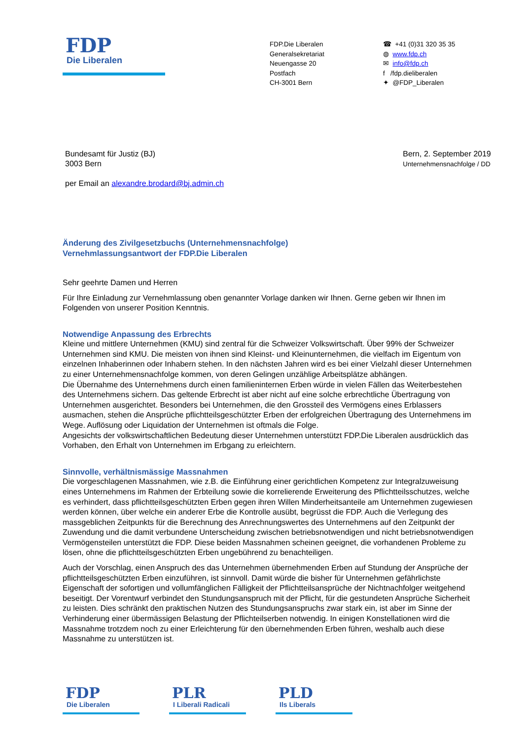FDP
Die Liberalen
FDP.Die Liberalen
Generalsekretariat
Neuengasse 20
Postfach
CH-3001 Bern
☎ +41 (0)31 320 35 35
◍ www.fdp.ch
✉ info@fdp.ch
f /fdp.dieliberalen
✦ @FDP_Liberalen
Bundesamt für Justiz (BJ)
3003 Bern
per Email an alexandre.brodard@bj.admin.ch
Bern, 2. September 2019
Unternehmensnachfolge / DD
Änderung des Zivilgesetzbuchs (Unternehmensnachfolge)
Vernehmlassungsantwort der FDP.Die Liberalen
Sehr geehrte Damen und Herren
Für Ihre Einladung zur Vernehmlassung oben genannter Vorlage danken wir Ihnen. Gerne geben wir Ihnen im Folgenden von unserer Position Kenntnis.
Notwendige Anpassung des Erbrechts
Kleine und mittlere Unternehmen (KMU) sind zentral für die Schweizer Volkswirtschaft. Über 99% der Schweizer Unternehmen sind KMU. Die meisten von ihnen sind Kleinst- und Kleinunternehmen, die vielfach im Eigentum von einzelnen Inhaberinnen oder Inhabern stehen. In den nächsten Jahren wird es bei einer Vielzahl dieser Unternehmen zu einer Unternehmensnachfolge kommen, von deren Gelingen unzählige Arbeitsplätze abhängen.
Die Übernahme des Unternehmens durch einen familieninternen Erben würde in vielen Fällen das Weiterbestehen des Unternehmens sichern. Das geltende Erbrecht ist aber nicht auf eine solche erbrechtliche Übertragung von Unternehmen ausgerichtet. Besonders bei Unternehmen, die den Grossteil des Vermögens eines Erblassers ausmachen, stehen die Ansprüche pflichtteilsgeschützter Erben der erfolgreichen Übertragung des Unternehmens im Wege. Auflösung oder Liquidation der Unternehmen ist oftmals die Folge.
Angesichts der volkswirtschaftlichen Bedeutung dieser Unternehmen unterstützt FDP.Die Liberalen ausdrücklich das Vorhaben, den Erhalt von Unternehmen im Erbgang zu erleichtern.
Sinnvolle, verhältnismässige Massnahmen
Die vorgeschlagenen Massnahmen, wie z.B. die Einführung einer gerichtlichen Kompetenz zur Integralzuweisung eines Unternehmens im Rahmen der Erbteilung sowie die korrelierende Erweiterung des Pflichtteilsschutzes, welche es verhindert, dass pflichtteilsgeschützten Erben gegen ihren Willen Minderheitsanteile am Unternehmen zugewiesen werden können, über welche ein anderer Erbe die Kontrolle ausübt, begrüsst die FDP. Auch die Verlegung des massgeblichen Zeitpunkts für die Berechnung des Anrechnungswertes des Unternehmens auf den Zeitpunkt der Zuwendung und die damit verbundene Unterscheidung zwischen betriebsnotwendigen und nicht betriebsnotwendigen Vermögensteilen unterstützt die FDP. Diese beiden Massnahmen scheinen geeignet, die vorhandenen Probleme zu lösen, ohne die pflichtteilsgeschützten Erben ungebührend zu benachteiligen.
Auch der Vorschlag, einen Anspruch des das Unternehmen übernehmenden Erben auf Stundung der Ansprüche der pflichtteilsgeschützten Erben einzuführen, ist sinnvoll. Damit würde die bisher für Unternehmen gefährlichste Eigenschaft der sofortigen und vollumfänglichen Fälligkeit der Pflichtteilsansprüche der Nichtnachfolger weitgehend beseitigt. Der Vorentwurf verbindet den Stundungsanspruch mit der Pflicht, für die gestundeten Ansprüche Sicherheit zu leisten. Dies schränkt den praktischen Nutzen des Stundungsanspruchs zwar stark ein, ist aber im Sinne der Verhinderung einer übermässigen Belastung der Pflichteilserben notwendig. In einigen Konstellationen wird die Massnahme trotzdem noch zu einer Erleichterung für den übernehmenden Erben führen, weshalb auch diese Massnahme zu unterstützen ist.
FDP
Die Liberalen
PLR
I Liberali Radicali
PLD
Ils Liberals